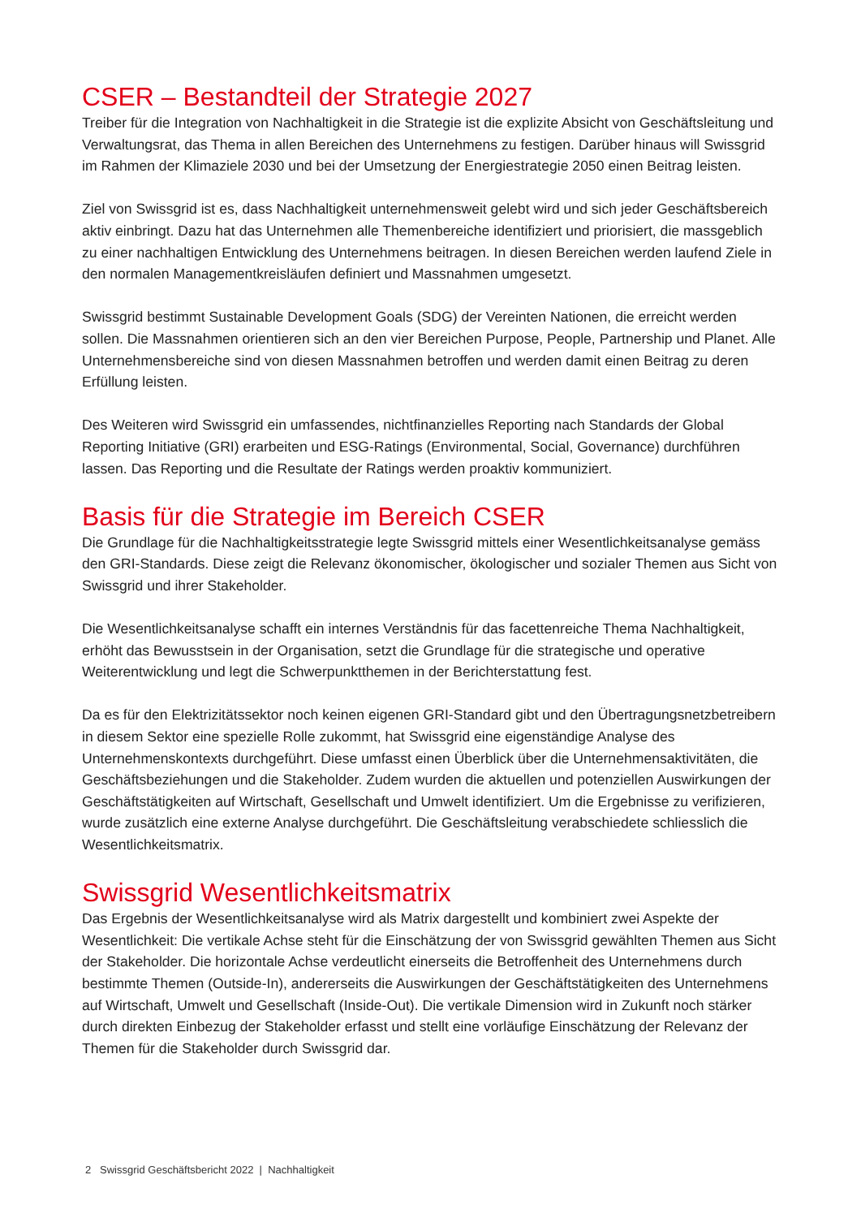CSER – Bestandteil der Strategie 2027
Treiber für die Integration von Nachhaltigkeit in die Strategie ist die explizite Absicht von Geschäftsleitung und Verwaltungsrat, das Thema in allen Bereichen des Unternehmens zu festigen. Darüber hinaus will Swissgrid im Rahmen der Klimaziele 2030 und bei der Umsetzung der Energiestrategie 2050 einen Beitrag leisten.
Ziel von Swissgrid ist es, dass Nachhaltigkeit unternehmensweit gelebt wird und sich jeder Geschäftsbereich aktiv einbringt. Dazu hat das Unternehmen alle Themenbereiche identifiziert und priorisiert, die massgeblich zu einer nachhaltigen Entwicklung des Unternehmens beitragen. In diesen Bereichen werden laufend Ziele in den normalen Managementkreisläufen definiert und Massnahmen umgesetzt.
Swissgrid bestimmt Sustainable Development Goals (SDG) der Vereinten Nationen, die erreicht werden sollen. Die Massnahmen orientieren sich an den vier Bereichen Purpose, People, Partnership und Planet. Alle Unternehmensbereiche sind von diesen Massnahmen betroffen und werden damit einen Beitrag zu deren Erfüllung leisten.
Des Weiteren wird Swissgrid ein umfassendes, nichtfinanzielles Reporting nach Standards der Global Reporting Initiative (GRI) erarbeiten und ESG-Ratings (Environmental, Social, Governance) durchführen lassen. Das Reporting und die Resultate der Ratings werden proaktiv kommuniziert.
Basis für die Strategie im Bereich CSER
Die Grundlage für die Nachhaltigkeitsstrategie legte Swissgrid mittels einer Wesentlichkeitsanalyse gemäss den GRI-Standards. Diese zeigt die Relevanz ökonomischer, ökologischer und sozialer Themen aus Sicht von Swissgrid und ihrer Stakeholder.
Die Wesentlichkeitsanalyse schafft ein internes Verständnis für das facettenreiche Thema Nachhaltigkeit, erhöht das Bewusstsein in der Organisation, setzt die Grundlage für die strategische und operative Weiterentwicklung und legt die Schwerpunktthemen in der Berichterstattung fest.
Da es für den Elektrizitätssektor noch keinen eigenen GRI-Standard gibt und den Übertragungsnetzbetreibern in diesem Sektor eine spezielle Rolle zukommt, hat Swissgrid eine eigenständige Analyse des Unternehmenskontexts durchgeführt. Diese umfasst einen Überblick über die Unternehmensaktivitäten, die Geschäftsbeziehungen und die Stakeholder. Zudem wurden die aktuellen und potenziellen Auswirkungen der Geschäftstätigkeiten auf Wirtschaft, Gesellschaft und Umwelt identifiziert. Um die Ergebnisse zu verifizieren, wurde zusätzlich eine externe Analyse durchgeführt. Die Geschäftsleitung verabschiedete schliesslich die Wesentlichkeitsmatrix.
Swissgrid Wesentlichkeitsmatrix
Das Ergebnis der Wesentlichkeitsanalyse wird als Matrix dargestellt und kombiniert zwei Aspekte der Wesentlichkeit: Die vertikale Achse steht für die Einschätzung der von Swissgrid gewählten Themen aus Sicht der Stakeholder. Die horizontale Achse verdeutlicht einerseits die Betroffenheit des Unternehmens durch bestimmte Themen (Outside-In), andererseits die Auswirkungen der Geschäftstätigkeiten des Unternehmens auf Wirtschaft, Umwelt und Gesellschaft (Inside-Out). Die vertikale Dimension wird in Zukunft noch stärker durch direkten Einbezug der Stakeholder erfasst und stellt eine vorläufige Einschätzung der Relevanz der Themen für die Stakeholder durch Swissgrid dar.
2 Swissgrid Geschäftsbericht 2022 | Nachhaltigkeit